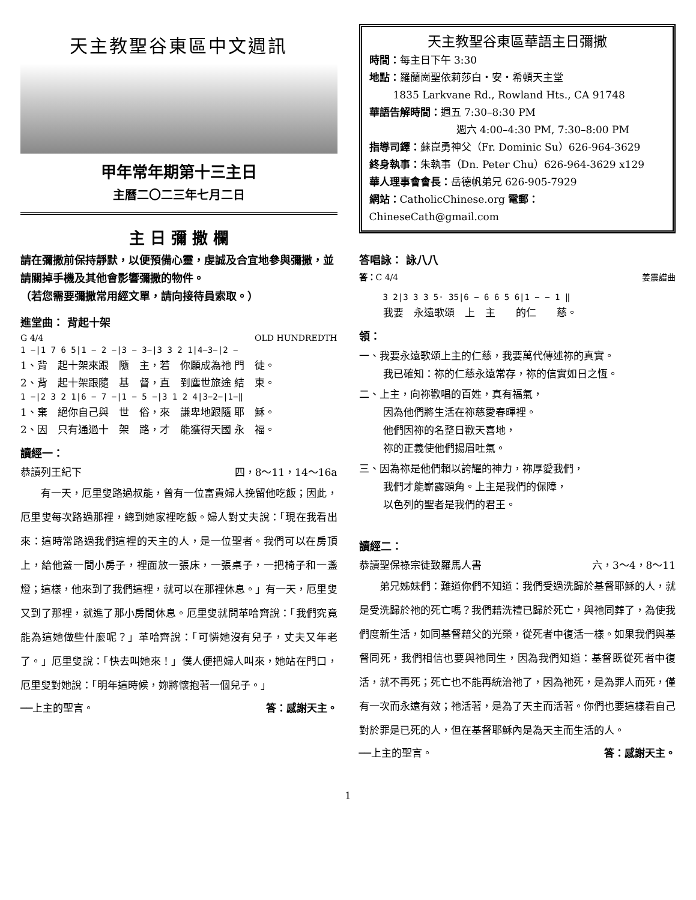天主教聖谷東區中文週訊
甲年常年期第十三主日
主曆二〇二三年七月二日
主 日 彌 撒 欄
請在彌撒前保持靜默，以便預備心靈，虔誠及合宜地參與彌撒，並請關掉手機及其他會影響彌撒的物件。
（若您需要彌撒常用經文單，請向接待員索取。）
進堂曲： 背起十架
G 4/4 OLD HUNDREDTH
1 −|1 7 6 5|1 − 2 −|3 − 3−|3 3 2 1|4−3−|2 −
1、背　起十架來跟　隨　主，若　你願成為祂 門　徒。
2、背　起十架跟隨　基　督，直　到塵世旅途 結　束。
1 −|2 3 2 1|6 − 7 −|1 − 5 −|3 1 2 4|3−2−|1−‖
1、棄　絕你自己與　世　俗，來　謙卑地跟隨 耶　穌。
2、因　只有通過十　架　路，才　能獲得天國 永　福。
讀經一：
恭讀列王紀下 四，8～11，14～16a
有一天，厄里叟路過叔能，曾有一位富貴婦人挽留他吃飯；因此，厄里叟每次路過那裡，總到她家裡吃飯。婦人對丈夫說：「現在我看出來：這時常路過我們這裡的天主的人，是一位聖者。我們可以在房頂上，給他蓋一間小房子，裡面放一張床，一張桌子，一把椅子和一盞燈；這樣，他來到了我們這裡，就可以在那裡休息。」有一天，厄里叟又到了那裡，就進了那小房間休息。厄里叟就問革哈齊說：「我們究竟能為這她做些什麼呢？」革哈齊說：「可憐她沒有兒子，丈夫又年老了。」厄里叟說：「快去叫她來！」僕人便把婦人叫來，她站在門口，厄里叟對她說：「明年這時候，妳將懷抱著一個兒子。」
──上主的聖言。 答：感謝天主。
天主教聖谷東區華語主日彌撒
時間：每主日下午 3:30
地點：羅蘭崗聖依莉莎白・安・希頓天主堂
1835 Larkvane Rd., Rowland Hts., CA 91748
華語告解時間：週五 7:30–8:30 PM
週六 4:00–4:30 PM, 7:30–8:00 PM
指導司鐸：蘇崑勇神父（Fr. Dominic Su）626-964-3629
終身執事：朱執事（Dn. Peter Chu）626-964-3629 x129
華人理事會會長：岳德帆弟兄 626-905-7929
網站：CatholicChinese.org 電郵：ChineseCath@gmail.com
答唱詠： 詠八八
答：C 4/4 姜震譜曲
3 2|3 3 3 5· 35|6 − 6 6 5 6|1 − − 1 ‖
我要　永遠歌頌　上　主　　的仁　　慈。
領：
一、我要永遠歌頌上主的仁慈，我要萬代傳述祢的真實。
我已確知：祢的仁慈永遠常存，祢的信實如日之恆。
二、上主，向祢歡唱的百姓，真有福氣，
因為他們將生活在祢慈愛春暉裡。
他們因祢的名整日歡天喜地，
祢的正義使他們揚眉吐氣。
三、因為祢是他們賴以誇耀的神力，祢厚愛我們，
我們才能嶄露頭角。上主是我們的保障，
以色列的聖者是我們的君王。
讀經二：
恭讀聖保祿宗徒致羅馬人書 六，3～4，8～11
弟兄姊妹們：難道你們不知道：我們受過洗歸於基督耶穌的人，就是受洗歸於祂的死亡嗎？我們藉洗禮已歸於死亡，與祂同葬了，為使我們度新生活，如同基督藉父的光榮，從死者中復活一樣。如果我們與基督同死，我們相信也要與祂同生，因為我們知道：基督既從死者中復活，就不再死；死亡也不能再統治祂了，因為祂死，是為罪人而死，僅有一次而永遠有效；祂活著，是為了天主而活著。你們也要這樣看自己對於罪是已死的人，但在基督耶穌內是為天主而生活的人。
──上主的聖言。 答：感謝天主。
1